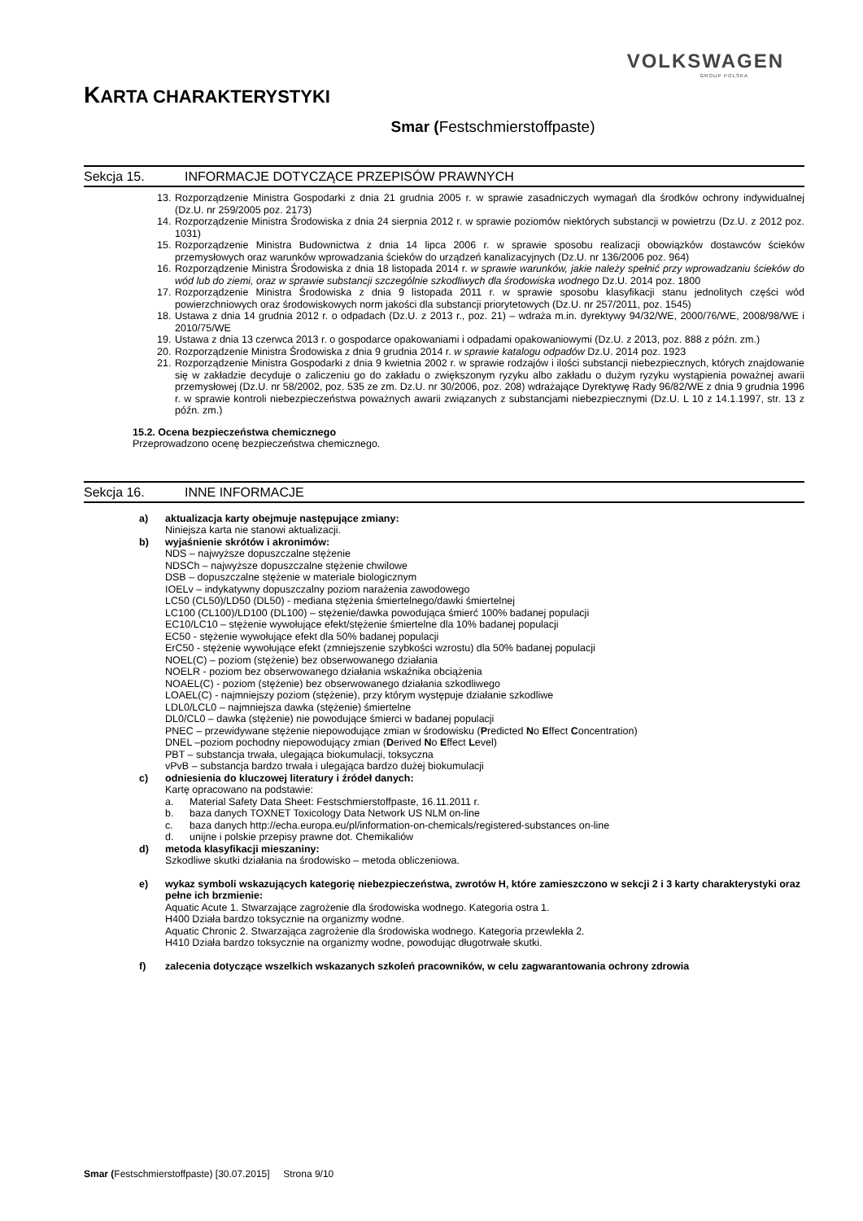VOLKSWAGEN
GROUP POLSKA
KARTA CHARAKTERYSTYKI
Smar (Festschmierstoffpaste)
Sekcja 15. INFORMACJE DOTYCZĄCE PRZEPISÓW PRAWNYCH
13.
Rozporządzenie Ministra Gospodarki z dnia 21 grudnia 2005 r. w sprawie zasadniczych wymagań dla środków ochrony indywidualnej (Dz.U. nr 259/2005 poz. 2173)
14.
Rozporządzenie Ministra Środowiska z dnia 24 sierpnia 2012 r. w sprawie poziomów niektórych substancji w powietrzu (Dz.U. z 2012 poz. 1031)
15.
Rozporządzenie Ministra Budownictwa z dnia 14 lipca 2006 r. w sprawie sposobu realizacji obowiązków dostawców ścieków przemysłowych oraz warunków wprowadzania ścieków do urządzeń kanalizacyjnych (Dz.U. nr 136/2006 poz. 964)
16.
Rozporządzenie Ministra Środowiska z dnia 18 listopada 2014 r. w sprawie warunków, jakie należy spełnić przy wprowadzaniu ścieków do wód lub do ziemi, oraz w sprawie substancji szczególnie szkodliwych dla środowiska wodnego Dz.U. 2014 poz. 1800
17.
Rozporządzenie Ministra Środowiska z dnia 9 listopada 2011 r. w sprawie sposobu klasyfikacji stanu jednolitych części wód powierzchniowych oraz środowiskowych norm jakości dla substancji priorytetowych (Dz.U. nr 257/2011, poz. 1545)
18.
Ustawa z dnia 14 grudnia 2012 r. o odpadach (Dz.U. z 2013 r., poz. 21) – wdraża m.in. dyrektywy 94/32/WE, 2000/76/WE, 2008/98/WE i 2010/75/WE
19.
Ustawa z dnia 13 czerwca 2013 r. o gospodarce opakowaniami i odpadami opakowaniowymi (Dz.U. z 2013, poz. 888 z późn. zm.)
20.
Rozporządzenie Ministra Środowiska z dnia 9 grudnia 2014 r. w sprawie katalogu odpadów Dz.U. 2014 poz. 1923
21.
Rozporządzenie Ministra Gospodarki z dnia 9 kwietnia 2002 r. w sprawie rodzajów i ilości substancji niebezpiecznych, których znajdowanie się w zakładzie decyduje o zaliczeniu go do zakładu o zwiększonym ryzyku albo zakładu o dużym ryzyku wystąpienia poważnej awarii przemysłowej (Dz.U. nr 58/2002, poz. 535 ze zm. Dz.U. nr 30/2006, poz. 208) wdrażające Dyrektywę Rady 96/82/WE z dnia 9 grudnia 1996 r. w sprawie kontroli niebezpieczeństwa poważnych awarii związanych z substancjami niebezpiecznymi (Dz.U. L 10 z 14.1.1997, str. 13 z późn. zm.)
15.2. Ocena bezpieczeństwa chemicznego
Przeprowadzono ocenę bezpieczeństwa chemicznego.
Sekcja 16. INNE INFORMACJE
a) aktualizacja karty obejmuje następujące zmiany:
Niniejsza karta nie stanowi aktualizacji.
b) wyjaśnienie skrótów i akronimów:
NDS – najwyższe dopuszczalne stężenie
NDSCh – najwyższe dopuszczalne stężenie chwilowe
DSB – dopuszczalne stężenie w materiale biologicznym
IOELv – indykatywny dopuszczalny poziom narażenia zawodowego
LC50 (CL50)/LD50 (DL50) - mediana stężenia śmiertelnego/dawki śmiertelnej
LC100 (CL100)/LD100 (DL100) – stężenie/dawka powodująca śmierć 100% badanej populacji
EC10/LC10 – stężenie wywołujące efekt/stężenie śmiertelne dla 10% badanej populacji
EC50 - stężenie wywołujące efekt dla 50% badanej populacji
ErC50 - stężenie wywołujące efekt (zmniejszenie szybkości wzrostu) dla 50% badanej populacji
NOEL(C) – poziom (stężenie) bez obserwowanego działania
NOELR - poziom bez obserwowanego działania wskaźnika obciążenia
NOAEL(C) - poziom (stężenie) bez obserwowanego działania szkodliwego
LOAEL(C) - najmniejszy poziom (stężenie), przy którym występuje działanie szkodliwe
LDL0/LCL0 – najmniejsza dawka (stężenie) śmiertelne
DL0/CL0 – dawka (stężenie) nie powodujące śmierci w badanej populacji
PNEC – przewidywane stężenie niepowodujące zmian w środowisku (Predicted No Effect Concentration)
DNEL –poziom pochodny niepowodujący zmian (Derived No Effect Level)
PBT – substancja trwała, ulegająca biokumulacji, toksyczna
vPvB – substancja bardzo trwała i ulegająca bardzo dużej biokumulacji
c) odniesienia do kluczowej literatury i źródeł danych:
Kartę opracowano na podstawie:
a. Material Safety Data Sheet: Festschmierstoffpaste, 16.11.2011 r.
b. baza danych TOXNET Toxicology Data Network US NLM on-line
c. baza danych http://echa.europa.eu/pl/information-on-chemicals/registered-substances on-line
d. unijne i polskie przepisy prawne dot. Chemikaliów
d) metoda klasyfikacji mieszaniny:
Szkodliwe skutki działania na środowisko – metoda obliczeniowa.
e) wykaz symboli wskazujących kategorię niebezpieczeństwa, zwrotów H, które zamieszczono w sekcji 2 i 3 karty charakterystyki oraz pełne ich brzmienie:
Aquatic Acute 1. Stwarzające zagrożenie dla środowiska wodnego. Kategoria ostra 1.
H400 Działa bardzo toksycznie na organizmy wodne.
Aquatic Chronic 2. Stwarzająca zagrożenie dla środowiska wodnego. Kategoria przewlekła 2.
H410 Działa bardzo toksycznie na organizmy wodne, powodując długotrwałe skutki.
f) zalecenia dotyczące wszelkich wskazanych szkoleń pracowników, w celu zagwarantowania ochrony zdrowia
Smar (Festschmierstoffpaste) [30.07.2015] Strona 9/10